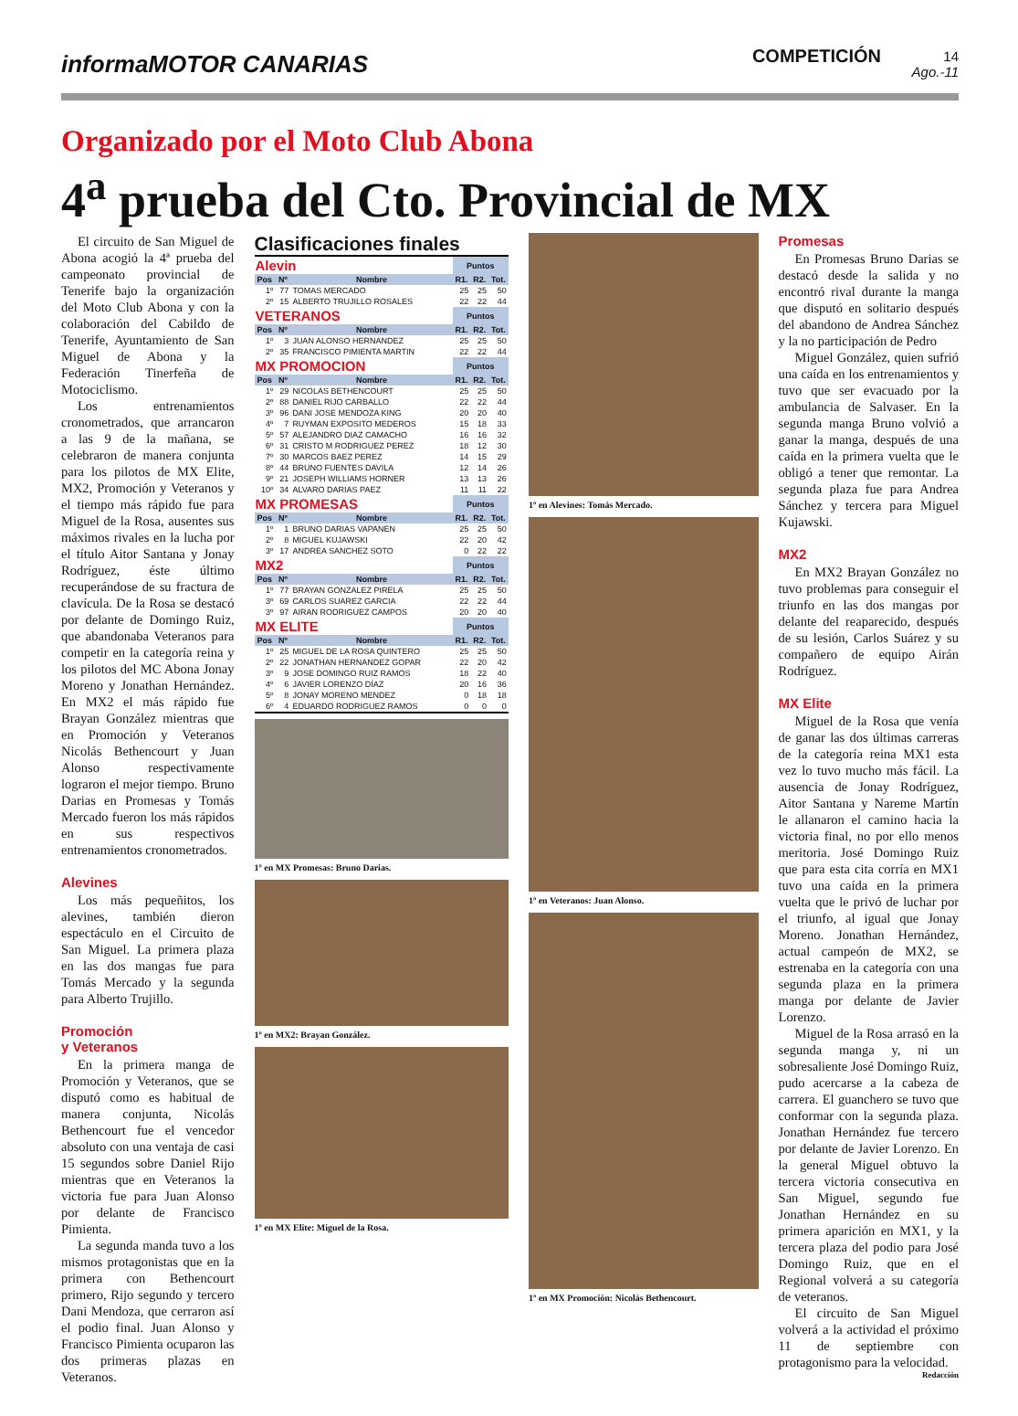informaMOTOR CANARIAS COMPETICIÓN
14
Ago.-11
Organizado por el Moto Club Abona
4<sup>a</sup> prueba del Cto. Provincial de MX
El circuito de San Miguel de Abona acogió la 4ª prueba del campeonato provincial de Tenerife bajo la organización del Moto Club Abona y con la colaboración del Cabildo de Tenerife, Ayuntamiento de San Miguel de Abona y la Federación Tinerfeña de Motociclismo.
Los entrenamientos cronometrados, que arrancaron a las 9 de la mañana, se celebraron de manera conjunta para los pilotos de MX Elite, MX2, Promoción y Veteranos y el tiempo más rápido fue para Miguel de la Rosa, ausentes sus máximos rivales en la lucha por el título Aitor Santana y Jonay Rodríguez, éste último recuperándose de su fractura de clavícula. De la Rosa se destacó por delante de Domingo Ruiz, que abandonaba Veteranos para competir en la categoría reina y los pilotos del MC Abona Jonay Moreno y Jonathan Hernández. En MX2 el más rápido fue Brayan González mientras que en Promoción y Veteranos Nicolás Bethencourt y Juan Alonso respectivamente lograron el mejor tiempo. Bruno Darias en Promesas y Tomás Mercado fueron los más rápidos en sus respectivos entrenamientos cronometrados.
Alevines
Los más pequeñitos, los alevines, también dieron espectáculo en el Circuito de San Miguel. La primera plaza en las dos mangas fue para Tomás Mercado y la segunda para Alberto Trujillo.
Promoción
y Veteranos
En la primera manga de Promoción y Veteranos, que se disputó como es habitual de manera conjunta, Nicolás Bethencourt fue el vencedor absoluto con una ventaja de casi 15 segundos sobre Daniel Rijo mientras que en Veteranos la victoria fue para Juan Alonso por delante de Francisco Pimienta.
La segunda manda tuvo a los mismos protagonistas que en la primera con Bethencourt primero, Rijo segundo y tercero Dani Mendoza, que cerraron así el podio final. Juan Alonso y Francisco Pimienta ocuparon las dos primeras plazas en Veteranos.
Clasificaciones finales
| Alevin | | | Puntos | | |
| --- | --- | --- | --- | --- | --- |
| Pos | Nº | Nombre | R1. | R2. | Tot. |
| 1º | 77 | TOMAS MERCADO | 25 | 25 | 50 |
| 2º | 15 | ALBERTO TRUJILLO ROSALES | 22 | 22 | 44 |
| VETERANOS | | | Puntos | | |
| Pos | Nº | Nombre | R1. | R2. | Tot. |
| 1º | 3 | JUAN ALONSO HERNANDEZ | 25 | 25 | 50 |
| 2º | 35 | FRANCISCO PIMIENTA MARTIN | 22 | 22 | 44 |
| MX PROMOCION | | | Puntos | | |
| Pos | Nº | Nombre | R1. | R2. | Tot. |
| 1º | 29 | NICOLAS BETHENCOURT | 25 | 25 | 50 |
| 2º | 88 | DANIEL RIJO CARBALLO | 22 | 22 | 44 |
| 3º | 96 | DANI JOSE MENDOZA KING | 20 | 20 | 40 |
| 4º | 7 | RUYMAN EXPOSITO MEDEROS | 15 | 18 | 33 |
| 5º | 57 | ALEJANDRO DIAZ CAMACHO | 16 | 16 | 32 |
| 6º | 31 | CRISTO M RODRIGUEZ PEREZ | 18 | 12 | 30 |
| 7º | 30 | MARCOS BAEZ PEREZ | 14 | 15 | 29 |
| 8º | 44 | BRUNO FUENTES DAVILA | 12 | 14 | 26 |
| 9º | 21 | JOSEPH WILLIAMS HORNER | 13 | 13 | 26 |
| 10º | 34 | ALVARO DARIAS PAEZ | 11 | 11 | 22 |
| MX PROMESAS | | | Puntos | | |
| Pos | Nº | Nombre | R1. | R2. | Tot. |
| 1º | 1 | BRUNO DARIAS VAPANEN | 25 | 25 | 50 |
| 2º | 8 | MIGUEL KUJAWSKI | 22 | 20 | 42 |
| 3º | 17 | ANDREA SANCHEZ SOTO | 0 | 22 | 22 |
| MX2 | | | Puntos | | |
| Pos | Nº | Nombre | R1. | R2. | Tot. |
| 1º | 77 | BRAYAN GONZALEZ PIRELA | 25 | 25 | 50 |
| 3º | 69 | CARLOS SUAREZ GARCIA | 22 | 22 | 44 |
| 3º | 97 | AIRAN RODRIGUEZ CAMPOS | 20 | 20 | 40 |
| MX ELITE | | | Puntos | | |
| Pos | Nº | Nombre | R1. | R2. | Tot. |
| 1º | 25 | MIGUEL DE LA ROSA QUINTERO | 25 | 25 | 50 |
| 2º | 22 | JONATHAN HERNANDEZ GOPAR | 22 | 20 | 42 |
| 3º | 9 | JOSE DOMINGO RUIZ RAMOS | 18 | 22 | 40 |
| 4º | 6 | JAVIER LORENZO DÍAZ | 20 | 16 | 36 |
| 5º | 8 | JONAY MORENO MENDEZ | 0 | 18 | 18 |
| 6º | 4 | EDUARDO RODRIGUEZ RAMOS | 0 | 0 | 0 |
1º en MX Promesas: Bruno Darias.
1º en MX2: Brayan González.
1º en MX Elite: Miguel de la Rosa.
1º en Alevines: Tomás Mercado.
1º en Veteranos: Juan Alonso.
1º en MX Promoción: Nicolás Bethencourt.
Promesas
En Promesas Bruno Darias se destacó desde la salida y no encontró rival durante la manga que disputó en solitario después del abandono de Andrea Sánchez y la no participación de Pedro
Miguel González, quien sufrió una caída en los entrenamientos y tuvo que ser evacuado por la ambulancia de Salvaser. En la segunda manga Bruno volvió a ganar la manga, después de una caída en la primera vuelta que le obligó a tener que remontar. La segunda plaza fue para Andrea Sánchez y tercera para Miguel Kujawski.
MX2
En MX2 Brayan González no tuvo problemas para conseguir el triunfo en las dos mangas por delante del reaparecido, después de su lesión, Carlos Suárez y su compañero de equipo Airán Rodríguez.
MX Elite
Miguel de la Rosa que venía de ganar las dos últimas carreras de la categoría reina MX1 esta vez lo tuvo mucho más fácil. La ausencia de Jonay Rodríguez, Aitor Santana y Nareme Martín le allanaron el camino hacia la victoria final, no por ello menos meritoria. José Domingo Ruiz que para esta cita corría en MX1 tuvo una caída en la primera vuelta que le privó de luchar por el triunfo, al igual que Jonay Moreno. Jonathan Hernández, actual campeón de MX2, se estrenaba en la categoría con una segunda plaza en la primera manga por delante de Javier Lorenzo.
Miguel de la Rosa arrasó en la segunda manga y, ni un sobresaliente José Domingo Ruiz, pudo acercarse a la cabeza de carrera. El guanchero se tuvo que conformar con la segunda plaza. Jonathan Hernández fue tercero por delante de Javier Lorenzo. En la general Miguel obtuvo la tercera victoria consecutiva en San Miguel, segundo fue Jonathan Hernández en su primera aparición en MX1, y la tercera plaza del podio para José Domingo Ruiz, que en el Regional volverá a su categoría de veteranos.
El circuito de San Miguel volverá a la actividad el próximo 11 de septiembre con protagonismo para la velocidad.
Redacción